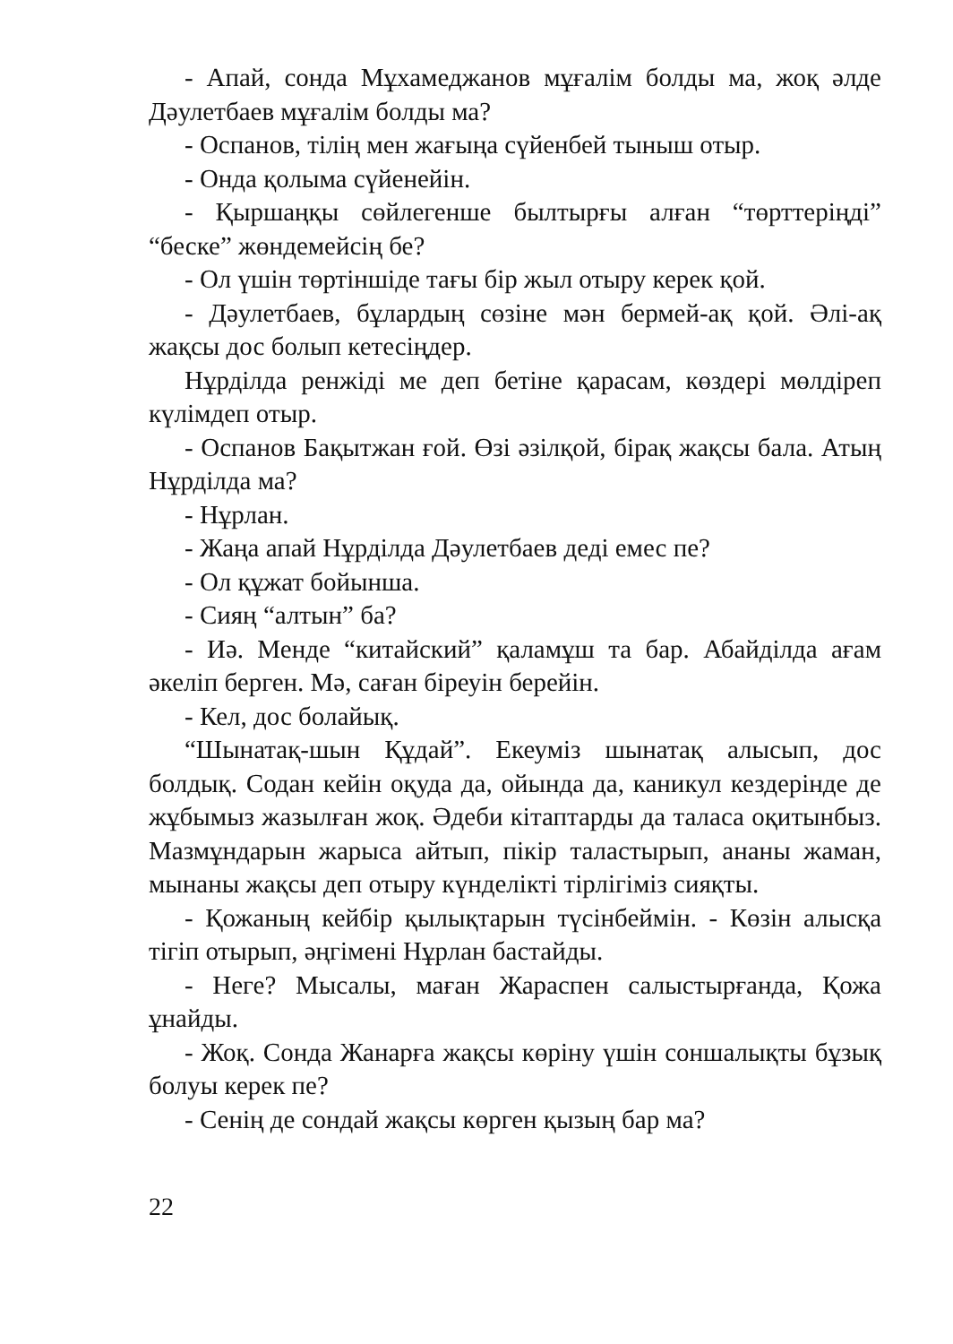- Апай, сонда Мұхамеджанов мұғалім болды ма, жоқ әлде Дәулетбаев мұғалім болды ма?
- Оспанов, тілің мен жағыңа сүйенбей тыныш отыр.
- Онда қолыма сүйенейін.
- Қыршаңқы сөйлегенше былтырғы алған “төрттеріңді” “беске” жөндемейсің бе?
- Ол үшін төртіншіде тағы бір жыл отыру керек қой.
- Дәулетбаев, бұлардың сөзіне мән бермей-ақ қой. Әлі-ақ жақсы дос болып кетесіңдер.
Нұрділда ренжіді ме деп бетіне қарасам, көздері мөлдіреп күлімдеп отыр.
- Оспанов Бақытжан ғой. Өзі әзілқой, бірақ жақсы бала. Атың Нұрділда ма?
- Нұрлан.
- Жаңа апай Нұрділда Дәулетбаев деді емес пе?
- Ол құжат бойынша.
- Сияң “алтын” ба?
- Иә. Менде “китайский” қаламұш та бар. Абайділда ағам әкеліп берген. Мә, саған біреуін берейін.
- Кел, дос болайық.
“Шынатақ-шын Құдай”. Екеуміз шынатақ алысып, дос болдық. Содан кейін оқуда да, ойында да, каникул кездерінде де жұбымыз жазылған жоқ. Әдеби кітаптарды да таласа оқитынбыз. Мазмұндарын жарыса айтып, пікір таластырып, ананы жаман, мынаны жақсы деп отыру күнделікті тірлігіміз сияқты.
- Қожаның кейбір қылықтарын түсінбеймін. - Көзін алысқа тігіп отырып, әңгімені Нұрлан бастайды.
- Неге? Мысалы, маған Жараспен салыстырғанда, Қожа ұнайды.
- Жоқ. Сонда Жанарға жақсы көріну үшін соншалықты бұзық болуы керек пе?
- Сенің де сондай жақсы көрген қызың бар ма?
22